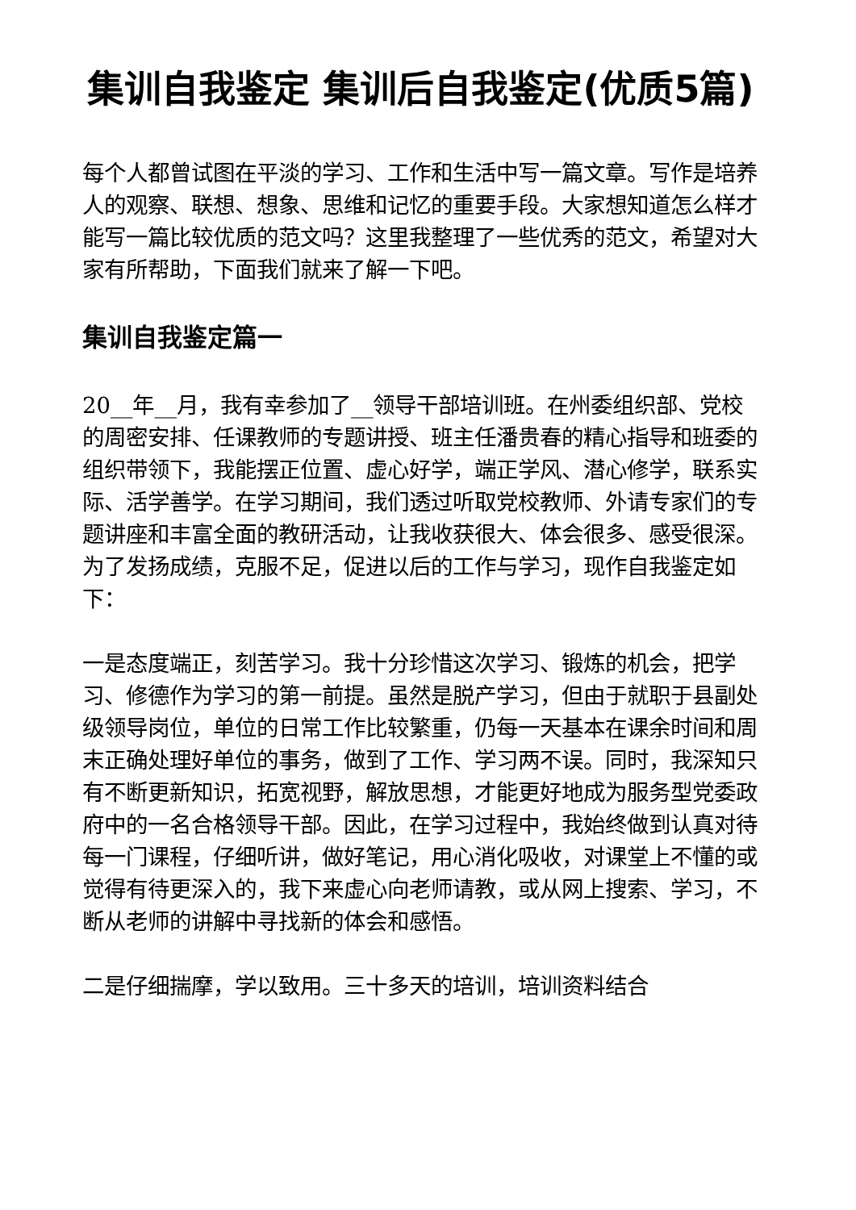集训自我鉴定 集训后自我鉴定(优质5篇)
每个人都曾试图在平淡的学习、工作和生活中写一篇文章。写作是培养人的观察、联想、想象、思维和记忆的重要手段。大家想知道怎么样才能写一篇比较优质的范文吗？这里我整理了一些优秀的范文，希望对大家有所帮助，下面我们就来了解一下吧。
集训自我鉴定篇一
20__年__月，我有幸参加了__领导干部培训班。在州委组织部、党校的周密安排、任课教师的专题讲授、班主任潘贵春的精心指导和班委的组织带领下，我能摆正位置、虚心好学，端正学风、潜心修学，联系实际、活学善学。在学习期间，我们透过听取党校教师、外请专家们的专题讲座和丰富全面的教研活动，让我收获很大、体会很多、感受很深。为了发扬成绩，克服不足，促进以后的工作与学习，现作自我鉴定如下：
一是态度端正，刻苦学习。我十分珍惜这次学习、锻炼的机会，把学习、修德作为学习的第一前提。虽然是脱产学习，但由于就职于县副处级领导岗位，单位的日常工作比较繁重，仍每一天基本在课余时间和周末正确处理好单位的事务，做到了工作、学习两不误。同时，我深知只有不断更新知识，拓宽视野，解放思想，才能更好地成为服务型党委政府中的一名合格领导干部。因此，在学习过程中，我始终做到认真对待每一门课程，仔细听讲，做好笔记，用心消化吸收，对课堂上不懂的或觉得有待更深入的，我下来虚心向老师请教，或从网上搜索、学习，不断从老师的讲解中寻找新的体会和感悟。
二是仔细揣摩，学以致用。三十多天的培训，培训资料结合